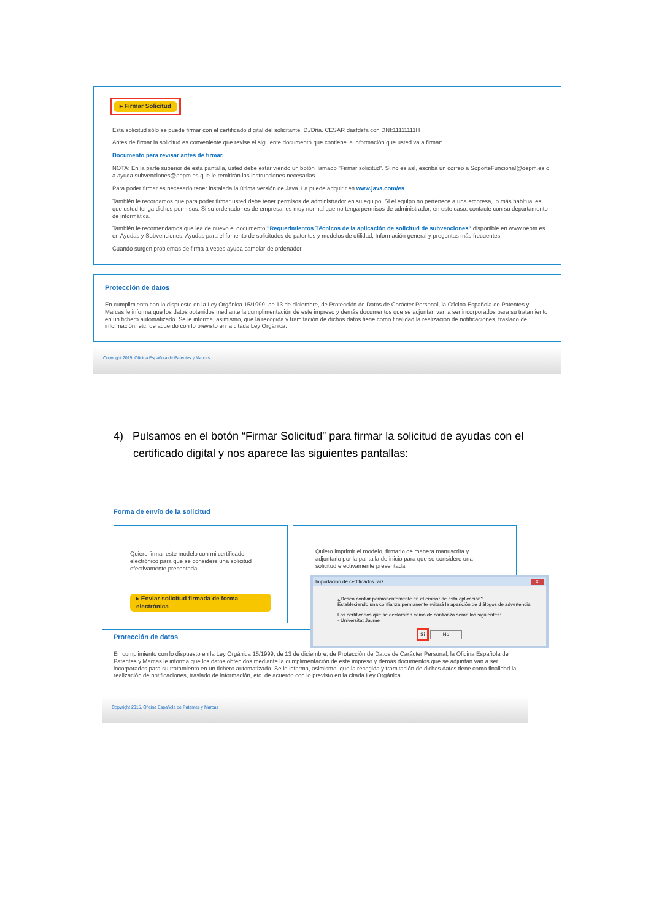▸ Firmar Solicitud
Esta solicitud sólo se puede firmar con el certificado digital del solicitante: D./Dña. CESAR dasfdsfa con DNI:11111111H
Antes de firmar la solicitud es conveniente que revise el siguiente documento que contiene la información que usted va a firmar:
Documento para revisar antes de firmar.
NOTA: En la parte superior de esta pantalla, usted debe estar viendo un botón llamado "Firmar solicitud". Si no es así, escriba un correo a SoporteFuncional@oepm.es o a ayuda.subvenciones@oepm.es que le remitirán las instrucciones necesarias.
Para poder firmar es necesario tener instalada la última versión de Java. La puede adquirir en www.java.com/es
También le recordamos que para poder firmar usted debe tener permisos de administrador en su equipo. Si el equipo no pertenece a una empresa, lo más habitual es que usted tenga dichos permisos. Si su ordenador es de empresa, es muy normal que no tenga permisos de administrador; en este caso, contacte con su departamento de informática.
También le recomendamos que lea de nuevo el documento "Requerimientos Técnicos de la aplicación de solicitud de subvenciones" disponible en www.oepm.es en Ayudas y Subvenciones, Ayudas para el fomento de solicitudes de patentes y modelos de utilidad, Información general y preguntas más frecuentes.
Cuando surgen problemas de firma a veces ayuda cambiar de ordenador.
Protección de datos
En cumplimiento con lo dispuesto en la Ley Orgánica 15/1999, de 13 de diciembre, de Protección de Datos de Carácter Personal, la Oficina Española de Patentes y Marcas le informa que los datos obtenidos mediante la cumplimentación de este impreso y demás documentos que se adjuntan van a ser incorporados para su tratamiento en un fichero automatizado. Se le informa, asimismo, que la recogida y tramitación de dichos datos tiene como finalidad la realización de notificaciones, traslado de información, etc. de acuerdo con lo previsto en la citada Ley Orgánica.
Copyright 2015. Oficina Española de Patentes y Marcas
4) Pulsamos en el botón “Firmar Solicitud” para firmar la solicitud de ayudas con el
certificado digital y nos aparece las siguientes pantallas:
Forma de envío de la solicitud
Quiero firmar este modelo con mi certificado electrónico para que se considere una solicitud efectivamente presentada.
▸ Enviar solicitud firmada de forma electrónica
Quiero imprimir el modelo, firmarlo de manera manuscrita y adjuntarlo por la pantalla de inicio para que se considere una solicitud efectivamente presentada.
Importación de certificados raíz X
¿Desea confiar permanentemente en el emisor de esta aplicación?
Estableciendo una confianza permanente evitará la aparición de diálogos de advertencia.
Los certificados que se declararán como de confianza serán los siguientes:
- Universitat Jaume I
Sí No
Protección de datos
En cumplimiento con lo dispuesto en la Ley Orgánica 15/1999, de 13 de diciembre, de Protección de Datos de Carácter Personal, la Oficina Española de Patentes y Marcas le informa que los datos obtenidos mediante la cumplimentación de este impreso y demás documentos que se adjuntan van a ser incorporados para su tratamiento en un fichero automatizado. Se le informa, asimismo, que la recogida y tramitación de dichos datos tiene como finalidad la realización de notificaciones, traslado de información, etc. de acuerdo con lo previsto en la citada Ley Orgánica.
Copyright 2015. Oficina Española de Patentes y Marcas